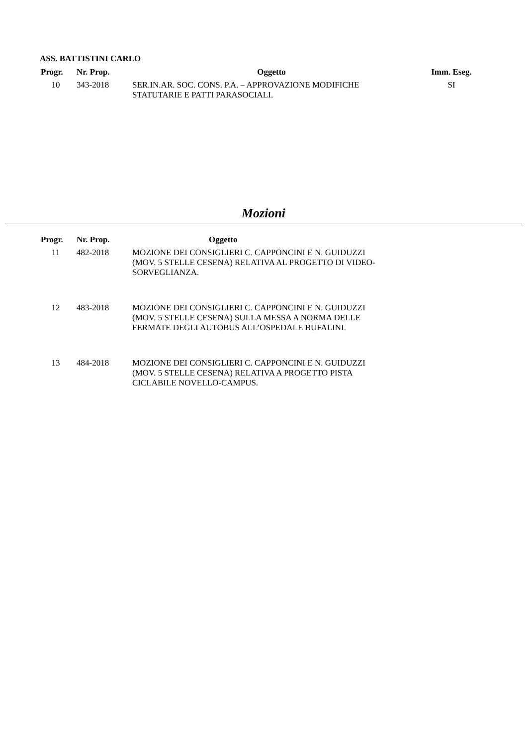ASS. BATTISTINI CARLO
| Progr. | Nr. Prop. | Oggetto | Imm. Eseg. |
| --- | --- | --- | --- |
| 10 | 343-2018 | SER.IN.AR. SOC. CONS. P.A. – APPROVAZIONE MODIFICHE STATUTARIE E PATTI PARASOCIALI. | SI |
Mozioni
| Progr. | Nr. Prop. | Oggetto |
| --- | --- | --- |
| 11 | 482-2018 | MOZIONE DEI CONSIGLIERI C. CAPPONCINI E N. GUIDUZZI (MOV. 5 STELLE CESENA) RELATIVA AL PROGETTO DI VIDEO- SORVEGLIANZA. |
| 12 | 483-2018 | MOZIONE DEI CONSIGLIERI C. CAPPONCINI E N. GUIDUZZI (MOV. 5 STELLE CESENA) SULLA MESSA A NORMA DELLE FERMATE DEGLI AUTOBUS ALL’OSPEDALE BUFALINI. |
| 13 | 484-2018 | MOZIONE DEI CONSIGLIERI C. CAPPONCINI E N. GUIDUZZI (MOV. 5 STELLE CESENA) RELATIVA A PROGETTO PISTA CICLABILE NOVELLO-CAMPUS. |